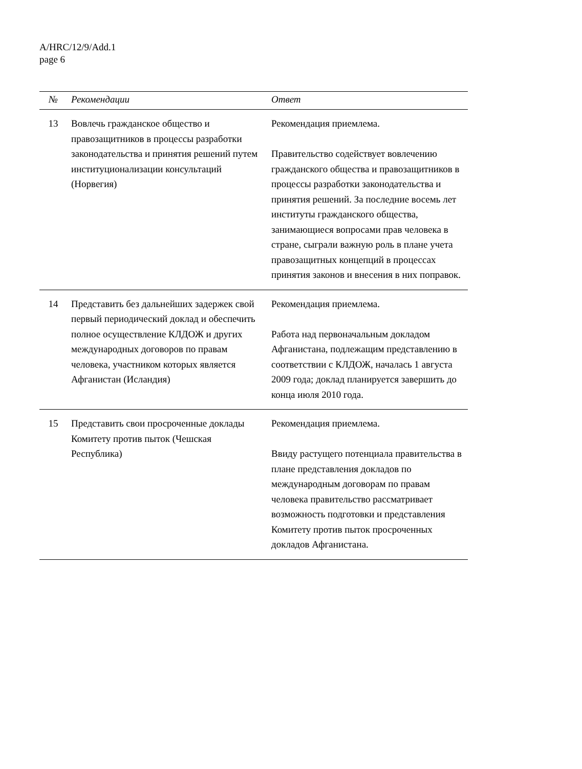A/HRC/12/9/Add.1
page 6
| № | Рекомендации | Ответ |
| --- | --- | --- |
| 13 | Вовлечь гражданское общество и правозащитников в процессы разработки законодательства и принятия решений путем институционализации консультаций (Норвегия) | Рекомендация приемлема. Правительство содействует вовлечению гражданского общества и правозащитников в процессы разработки законодательства и принятия решений. За последние восемь лет институты гражданского общества, занимающиеся вопросами прав человека в стране, сыграли важную роль в плане учета правозащитных концепций в процессах принятия законов и внесения в них поправок. |
| 14 | Представить без дальнейших задержек свой первый периодический доклад и обеспечить полное осуществление КЛДОЖ и других международных договоров по правам человека, участником которых является Афганистан (Исландия) | Рекомендация приемлема. Работа над первоначальным докладом Афганистана, подлежащим представлению в соответствии с КЛДОЖ, началась 1 августа 2009 года; доклад планируется завершить до конца июля 2010 года. |
| 15 | Представить свои просроченные доклады Комитету против пыток (Чешская Республика) | Рекомендация приемлема. Ввиду растущего потенциала правительства в плане представления докладов по международным договорам по правам человека правительство рассматривает возможность подготовки и представления Комитету против пыток просроченных докладов Афганистана. |